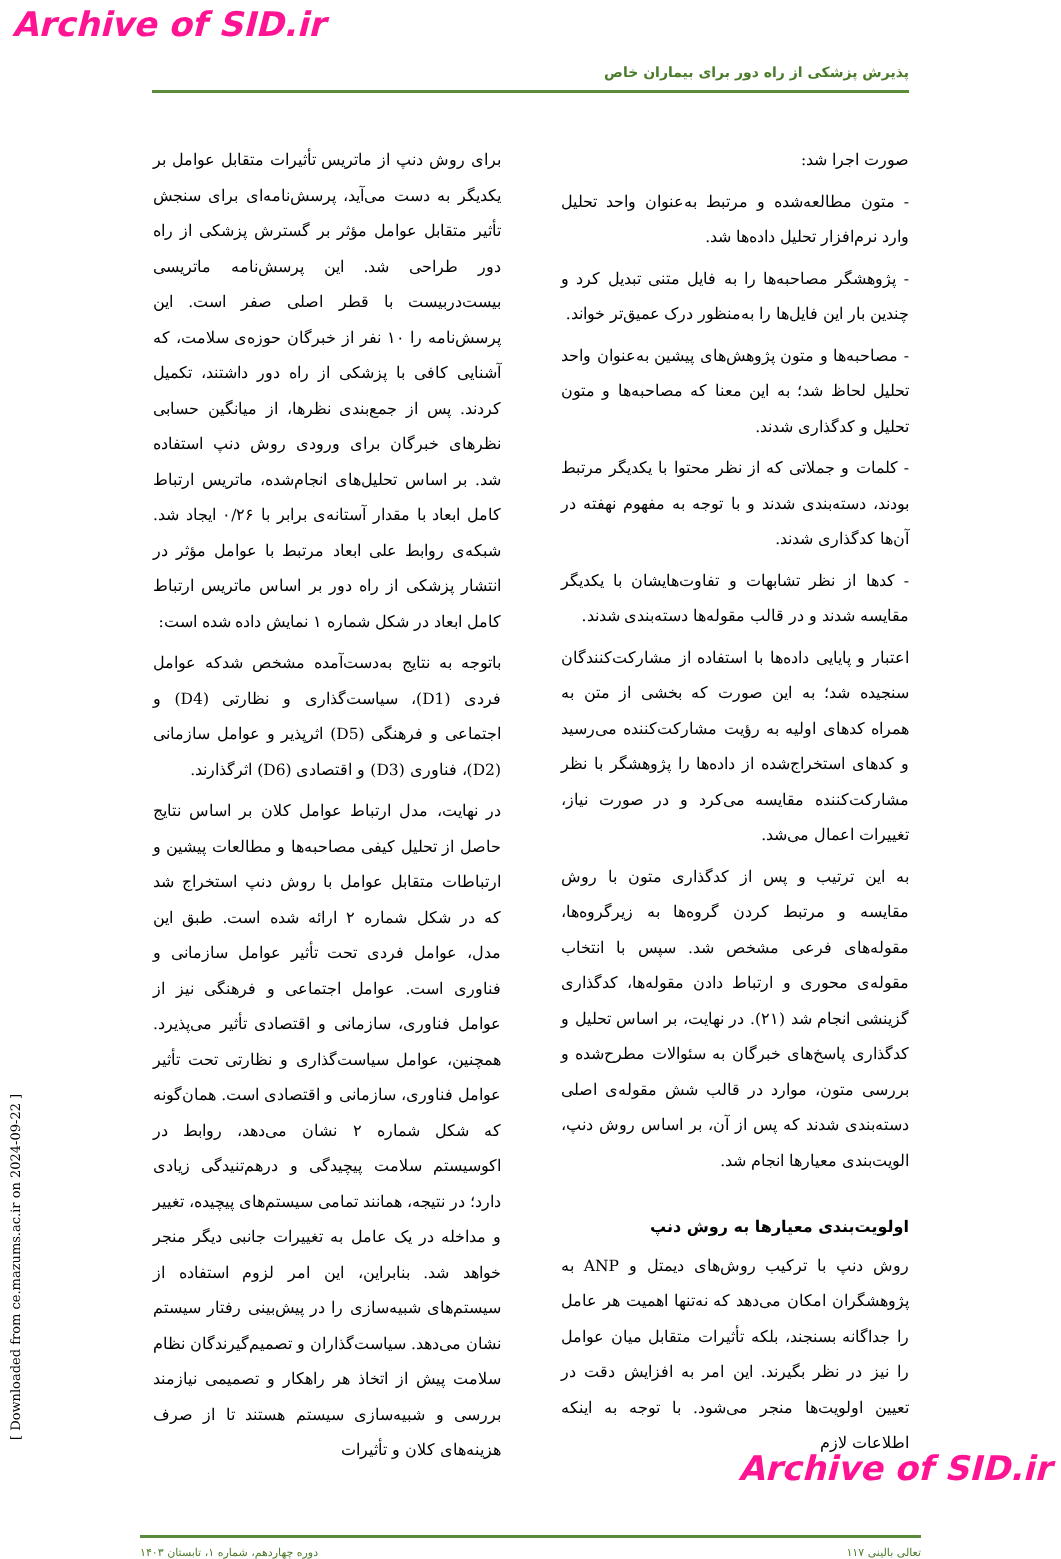Archive of SID.ir
پذیرش پزشکی از راه دور برای بیماران خاص
صورت اجرا شد:
- متون مطالعه‌شده و مرتبط به‌عنوان واحد تحلیل وارد نرم‌افزار تحلیل داده‌ها شد.
- پژوهشگر مصاحبه‌ها را به فایل متنی تبدیل کرد و چندین بار این فایل‌ها را به‌منظور درک عمیق‌تر خواند.
- مصاحبه‌ها و متون پژوهش‌های پیشین به‌عنوان واحد تحلیل لحاظ شد؛ به این معنا که مصاحبه‌ها و متون تحلیل و کدگذاری شدند.
- کلمات و جملاتی که از نظر محتوا با یکدیگر مرتبط بودند، دسته‌بندی شدند و با توجه به مفهوم نهفته در آن‌ها کدگذاری شدند.
- کدها از نظر تشابهات و تفاوت‌هایشان با یکدیگر مقایسه شدند و در قالب مقوله‌ها دسته‌بندی شدند.
اعتبار و پایایی داده‌ها با استفاده از مشارکت‌کنندگان سنجیده شد؛ به این صورت که بخشی از متن به همراه کدهای اولیه به رؤیت مشارکت‌کننده می‌رسید و کدهای استخراج‌شده از داده‌ها را پژوهشگر با نظر مشارکت‌کننده مقایسه می‌کرد و در صورت نیاز، تغییرات اعمال می‌شد.
به این ترتیب و پس از کدگذاری متون با روش مقایسه و مرتبط کردن گروه‌ها به زیرگروه‌ها، مقوله‌های فرعی مشخص شد. سپس با انتخاب مقوله‌ی محوری و ارتباط دادن مقوله‌ها، کدگذاری گزینشی انجام شد (۲۱). در نهایت، بر اساس تحلیل و کدگذاری پاسخ‌های خبرگان به سئوالات مطرح‌شده و بررسی متون، موارد در قالب شش مقوله‌ی اصلی دسته‌بندی شدند که پس از آن، بر اساس روش دنپ، الویت‌بندی معیارها انجام شد.
اولویت‌بندی معیارها به روش دنپ
روش دنپ با ترکیب روش‌های دیمتل و ANP به پژوهشگران امکان می‌دهد که نه‌تنها اهمیت هر عامل را جداگانه بسنجند، بلکه تأثیرات متقابل میان عوامل را نیز در نظر بگیرند. این امر به افزایش دقت در تعیین اولویت‌ها منجر می‌شود. با توجه به اینکه اطلاعات لازم
برای روش دنپ از ماتریس تأثیرات متقابل عوامل بر یکدیگر به دست می‌آید، پرسش‌نامه‌ای برای سنجش تأثیر متقابل عوامل مؤثر بر گسترش پزشکی از راه دور طراحی شد. این پرسش‌نامه ماتریسی بیست‌دربیست با قطر اصلی صفر است. این پرسش‌نامه را ۱۰ نفر از خبرگان حوزه‌ی سلامت، که آشنایی کافی با پزشکی از راه دور داشتند، تکمیل کردند. پس از جمع‌بندی نظرها، از میانگین حسابی نظرهای خبرگان برای ورودی روش دنپ استفاده شد. بر اساس تحلیل‌های انجام‌شده، ماتریس ارتباط کامل ابعاد با مقدار آستانه‌ی برابر با ۰/۲۶ ایجاد شد. شبکه‌ی روابط علی ابعاد مرتبط با عوامل مؤثر در انتشار پزشکی از راه دور بر اساس ماتریس ارتباط کامل ابعاد در شکل شماره ۱ نمایش داده شده است:
باتوجه به نتایج به‌دست‌آمده مشخص شدکه عوامل فردی (D1)، سیاست‌گذاری و نظارتی (D4) و اجتماعی و فرهنگی (D5) اثرپذیر و عوامل سازمانی (D2)، فناوری (D3) و اقتصادی (D6) اثرگذارند.
در نهایت، مدل ارتباط عوامل کلان بر اساس نتایج حاصل از تحلیل کیفی مصاحبه‌ها و مطالعات پیشین و ارتباطات متقابل عوامل با روش دنپ استخراج شد که در شکل شماره ۲ ارائه شده است. طبق این مدل، عوامل فردی تحت تأثیر عوامل سازمانی و فناوری است. عوامل اجتماعی و فرهنگی نیز از عوامل فناوری، سازمانی و اقتصادی تأثیر می‌پذیرد. همچنین، عوامل سیاست‌گذاری و نظارتی تحت تأثیر عوامل فناوری، سازمانی و اقتصادی است. همان‌گونه که شکل شماره ۲ نشان می‌دهد، روابط در اکوسیستم سلامت پیچیدگی و درهم‌تنیدگی زیادی دارد؛ در نتیجه، همانند تمامی سیستم‌های پیچیده، تغییر و مداخله در یک عامل به تغییرات جانبی دیگر منجر خواهد شد. بنابراین، این امر لزوم استفاده از سیستم‌های شبیه‌سازی را در پیش‌بینی رفتار سیستم نشان می‌دهد. سیاست‌گذاران و تصمیم‌گیرندگان نظام سلامت پیش از اتخاذ هر راهکار و تصمیمی نیازمند بررسی و شبیه‌سازی سیستم هستند تا از صرف هزینه‌های کلان و تأثیرات
تعالی بالینی ۱۱۷ دوره چهاردهم، شماره ۱، تابستان ۱۴۰۳
[ Downloaded from ce.mazums.ac.ir on 2024-09-22 ]
Archive of SID.ir